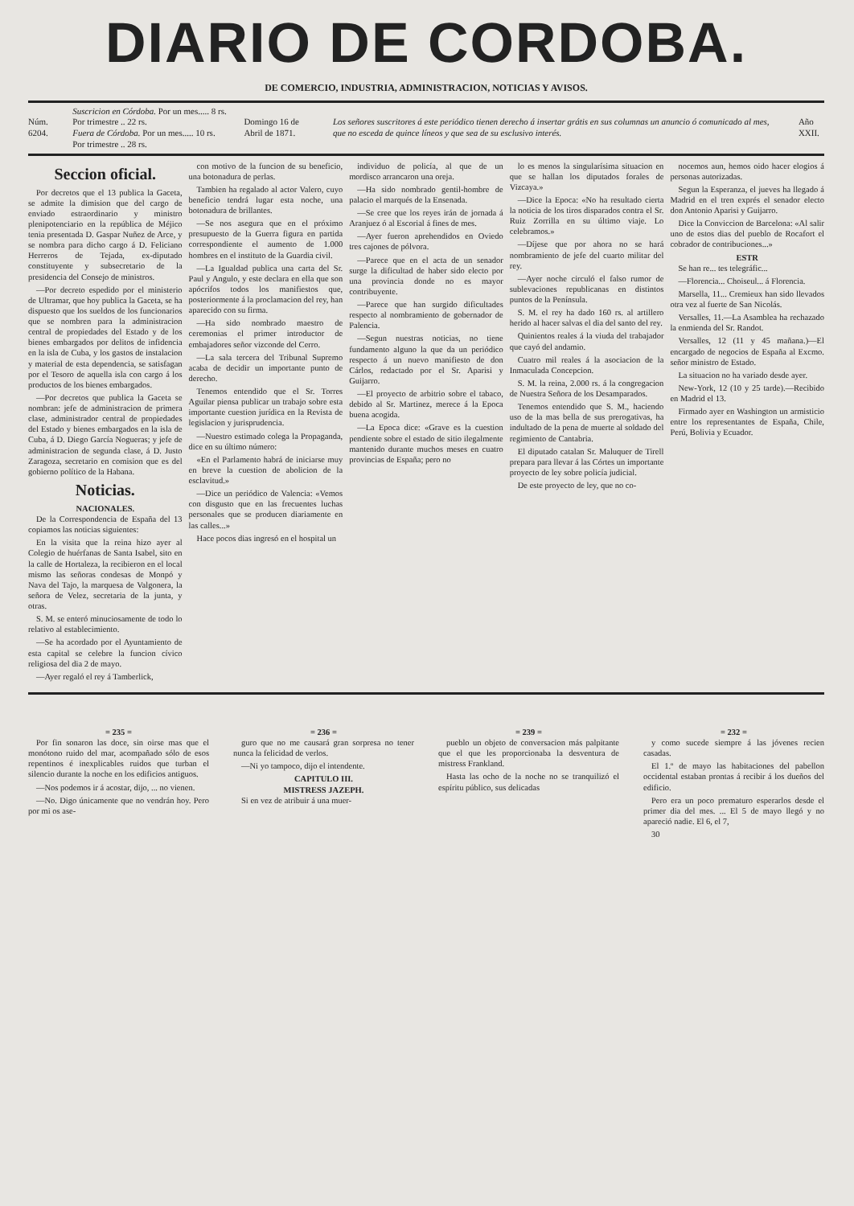DIARIO DE CORDOBA.
DE COMERCIO, INDUSTRIA, ADMINISTRACION, NOTICIAS Y AVISOS.
Núm. 6204.
Suscricion en Córdoba. Por un mes..... 8 rs. Por trimestre .. 22 rs.
Fuera de Córdoba. Por un mes..... 10 rs. Por trimestre .. 28 rs.
Domingo 16 de Abril de 1871.
Los señores suscritores á este periódico tienen derecho á insertar grátis en sus columnas un anuncio ó comunicado al mes, que no esceda de quince líneos y que sea de su esclusivo interés.
Año XXII.
Seccion oficial.
Por decretos que el 13 publica la Gaceta, se admite la dimision que del cargo de enviado estraordinario y ministro plenipotenciario en la república de Méjico tenia presentada D. Gaspar Nuñez de Arce, y se nombra para dicho cargo á D. Feliciano Herreros de Tejada, ex-diputado constituyente y subsecretario de la presidencia del Consejo de ministros.
—Por decreto espedido por el ministerio de Ultramar, que hoy publica la Gaceta, se ha dispuesto que los sueldos de los funcionarios que se nombren para la administracion central de propiedades del Estado y de los bienes embargados por delitos de infidencia en la isla de Cuba, y los gastos de instalacion y material de esta dependencia, se satisfagan por el Tesoro de aquella isla con cargo á los productos de los bienes embargados.
—Por decretos que publica la Gaceta se nombran: jefe de administracion de primera clase, administrador central de propiedades del Estado y bienes embargados en la isla de Cuba, á D. Diego García Nogueras; y jefe de administracion de segunda clase, á D. Justo Zaragoza, secretario en comision que es del gobierno político de la Habana.
Noticias.
NACIONALES.
De la Correspondencia de España del 13 copiamos las noticias siguientes:
En la visita que la reina hizo ayer al Colegio de huérfanas de Santa Isabel, sito en la calle de Hortaleza, la recibieron en el local mismo las señoras condesas de Monpó y Nava del Tajo, la marquesa de Valgonera, la señora de Velez, secretaria de la junta, y otras.
S. M. se enteró minuciosamente de todo lo relativo al establecimiento.
—Se ha acordado por el Ayuntamiento de esta capital se celebre la funcion cívico religiosa del dia 2 de mayo.
—Ayer regaló el rey á Tamberlick,
con motivo de la funcion de su beneficio, una botonadura de perlas.
Tambien ha regalado al actor Valero, cuyo beneficio tendrá lugar esta noche, una botonadura de brillantes.
—Se nos asegura que en el próximo presupuesto de la Guerra figura en partida correspondiente el aumento de 1.000 hombres en el instituto de la Guardia civil.
—La Igualdad publica una carta del Sr. Paul y Angulo, y este declara en ella que son apócrifos todos los manifiestos que, posteriormente á la proclamacion del rey, han aparecido con su firma.
—Ha sido nombrado maestro de ceremonias el primer introductor de embajadores señor vizconde del Cerro.
—La sala tercera del Tribunal Supremo acaba de decidir un importante punto de derecho.
Tenemos entendido que el Sr. Torres Aguilar piensa publicar un trabajo sobre esta importante cuestion jurídica en la Revista de legislacion y jurisprudencia.
—Nuestro estimado colega la Propaganda, dice en su último número:
«En el Parlamento habrá de iniciarse muy en breve la cuestion de abolicion de la esclavitud.»
—Dice un periódico de Valencia: «Vemos con disgusto que en las frecuentes luchas personales que se producen diariamente en las calles...»
Hace pocos dias ingresó en el hospital un
individuo de policía, al que de un mordisco arrancaron una oreja.
—Ha sido nombrado gentil-hombre de palacio el marqués de la Ensenada.
—Se cree que los reyes irán de jornada á Aranjuez ó al Escorial á fines de mes.
—Ayer fueron aprehendidos en Oviedo tres cajones de pólvora.
—Parece que en el acta de un senador surge la dificultad de haber sido electo por una provincia donde no es mayor contribuyente.
—Parece que han surgido dificultades respecto al nombramiento de gobernador de Palencia.
—Segun nuestras noticias, no tiene fundamento alguno la que da un periódico respecto á un nuevo manifiesto de don Cárlos, redactado por el Sr. Aparisi y Guijarro.
—El proyecto de arbitrio sobre el tabaco, debido al Sr. Martinez, merece á la Epoca buena acogida.
—La Epoca dice: «Grave es la cuestion pendiente sobre el estado de sitio ilegalmente mantenido durante muchos meses en cuatro provincias de España; pero no
lo es menos la singularísima situacion en que se hallan los diputados forales de Vizcaya.»
—Dice la Epoca: «No ha resultado cierta la noticia de los tiros disparados contra el Sr. Ruiz Zorrilla en su último viaje. Lo celebramos.»
—Díjese que por ahora no se hará nombramiento de jefe del cuarto militar del rey.
—Ayer noche circuló el falso rumor de sublevaciones republicanas en distintos puntos de la Península.
S. M. el rey ha dado 160 rs. al artillero herido al hacer salvas el dia del santo del rey.
Quinientos reales á la viuda del trabajador que cayó del andamio.
Cuatro mil reales á la asociacion de la Inmaculada Concepcion.
S. M. la reina, 2.000 rs. á la congregacion de Nuestra Señora de los Desamparados.
Tenemos entendido que S. M., haciendo uso de la mas bella de sus prerogativas, ha indultado de la pena de muerte al soldado del regimiento de Cantabria.
El diputado catalan Sr. Maluquer de Tirell prepara para llevar á las Córtes un importante proyecto de ley sobre policía judicial.
De este proyecto de ley, que no co-
nocemos aun, hemos oido hacer elogios á personas autorizadas.
Segun la Esperanza, el jueves ha llegado á Madrid en el tren exprés el senador electo don Antonio Aparisi y Guijarro.
Dice la Conviccion de Barcelona: «Al salir uno de estos dias del pueblo de Rocafort el cobrador de contribuciones...»
ESTR
Se han re... tes telegráfic...
—Florencia... Choiseul... á Florencia.
Marsella, 11... Cremieux han sido llevados otra vez al fuerte de San Nicolás.
Versalles, 11.—La Asamblea ha rechazado la enmienda del Sr. Randot.
Versalles, 12 (11 y 45 mañana.)—El encargado de negocios de España al Excmo. señor ministro de Estado.
La situacion no ha variado desde ayer.
New-York, 12 (10 y 25 tarde).—Recibido en Madrid el 13.
Firmado ayer en Washington un armisticio entre los representantes de España, Chile, Perú, Bolivia y Ecuador.
= 235 =
Por fin sonaron las doce, sin oirse mas que el monótono ruido del mar, acompañado sólo de esos repentinos é inexplicables ruidos que turban el silencio durante la noche en los edificios antiguos.
—Nos podemos ir á acostar, dijo, ... no vienen.
—No. Digo únicamente que no vendrán hoy. Pero por mi os ase-
= 236 =
guro que no me causará gran sorpresa no tener nunca la felicidad de verlos.
—Ni yo tampoco, dijo el intendente.
CAPITULO III.
MISTRESS JAZEPH.
Si en vez de atribuir á una muer-
= 239 =
pueblo un objeto de conversacion más palpitante que el que les proporcionaba la desventura de mistress Frankland.
Hasta las ocho de la noche no se tranquilizó el espíritu público, sus delicadas
= 232 =
y como sucede siempre á las jóvenes recien casadas.
El 1.º de mayo las habitaciones del pabellon occidental estaban prontas á recibir á los dueños del edificio.
Pero era un poco prematuro esperarlos desde el primer dia del mes. ... El 5 de mayo llegó y no apareció nadie. El 6, el 7,
30